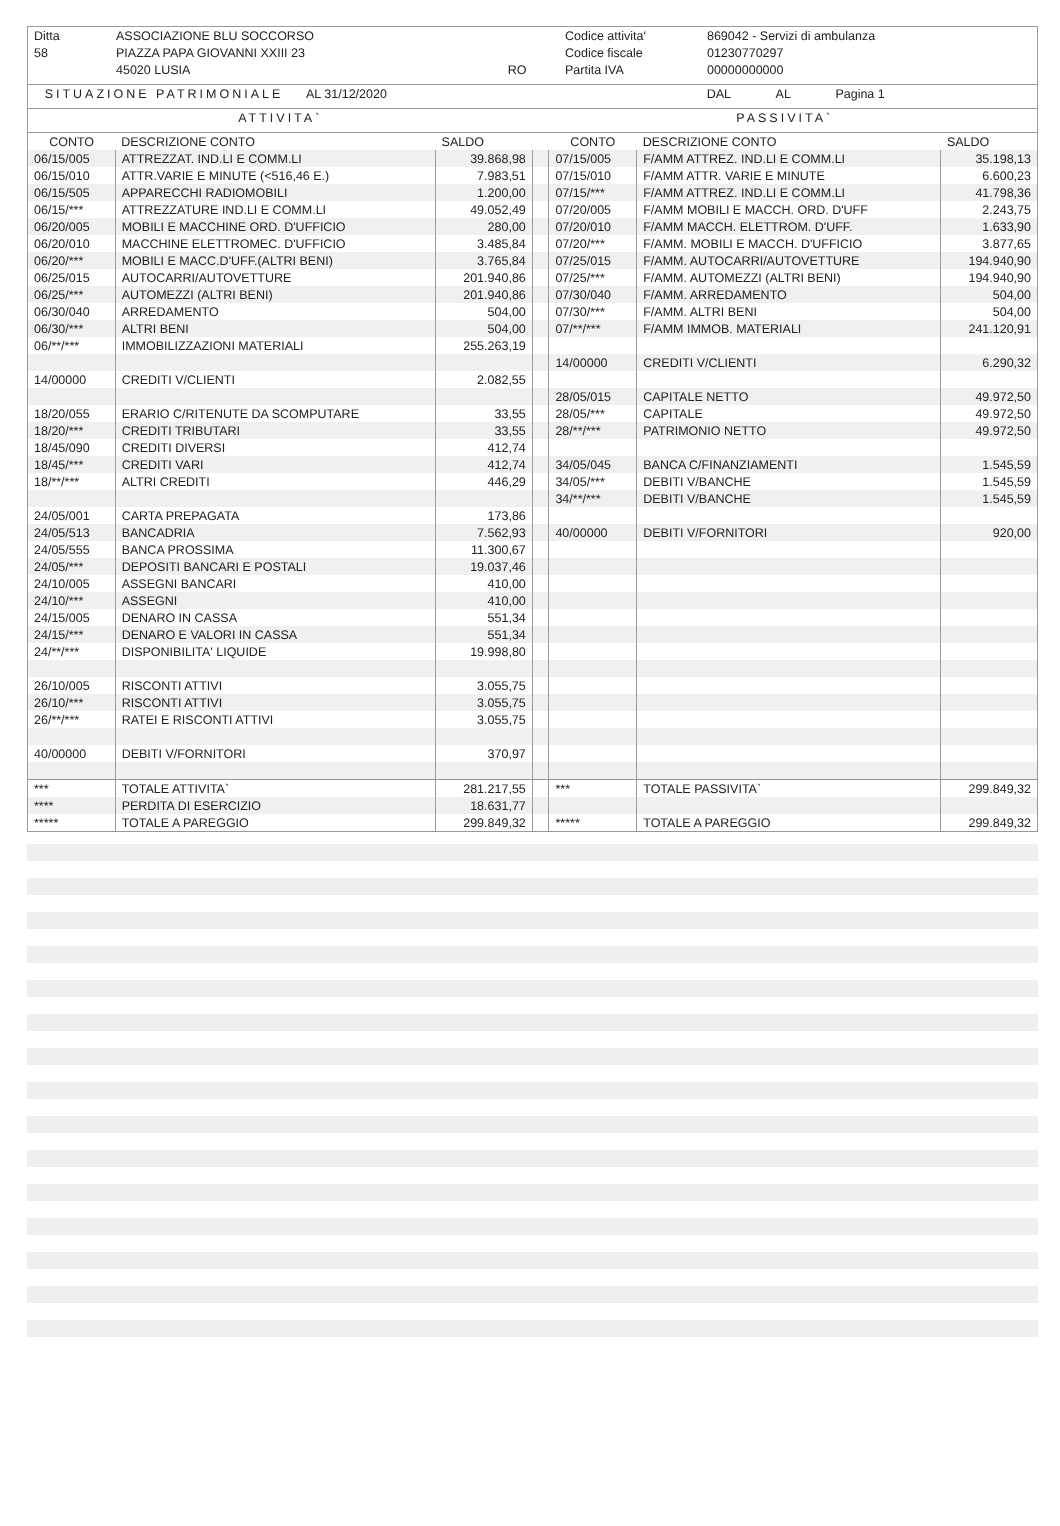| Ditta | ASSOCIAZIONE BLU SOCCORSO | | Codice attivita' | 869042 - Servizi di ambulanza |
| 58 | PIAZZA PAPA GIOVANNI XXIII 23 | | Codice fiscale | 01230770297 |
| | 45020 LUSIA | RO | Partita IVA | 00000000000 |
| SITUAZIONE PATRIMONIALE | AL 31/12/2020 | DAL | AL | Pagina 1 |
| ATTIVITA` | PASSIVITA` |
| CONTO | DESCRIZIONE CONTO | SALDO | | CONTO | DESCRIZIONE CONTO | SALDO |
| --- | --- | --- | --- | --- | --- | --- |
| 06/15/005 | ATTREZZAT. IND.LI E COMM.LI | 39.868,98 | | 07/15/005 | F/AMM ATTREZ. IND.LI E COMM.LI | 35.198,13 |
| 06/15/010 | ATTR.VARIE E MINUTE (<516,46 E.) | 7.983,51 | | 07/15/010 | F/AMM ATTR. VARIE E MINUTE | 6.600,23 |
| 06/15/505 | APPARECCHI RADIOMOBILI | 1.200,00 | | 07/15/*** | F/AMM ATTREZ. IND.LI E COMM.LI | 41.798,36 |
| 06/15/*** | ATTREZZATURE IND.LI E COMM.LI | 49.052,49 | | 07/20/005 | F/AMM MOBILI E MACCH. ORD. D'UFF | 2.243,75 |
| 06/20/005 | MOBILI E MACCHINE ORD. D'UFFICIO | 280,00 | | 07/20/010 | F/AMM MACCH. ELETTROM. D'UFF. | 1.633,90 |
| 06/20/010 | MACCHINE ELETTROMEC. D'UFFICIO | 3.485,84 | | 07/20/*** | F/AMM. MOBILI E MACCH. D'UFFICIO | 3.877,65 |
| 06/20/*** | MOBILI E MACC.D'UFF.(ALTRI BENI) | 3.765,84 | | 07/25/015 | F/AMM. AUTOCARRI/AUTOVETTURE | 194.940,90 |
| 06/25/015 | AUTOCARRI/AUTOVETTURE | 201.940,86 | | 07/25/*** | F/AMM. AUTOMEZZI (ALTRI BENI) | 194.940,90 |
| 06/25/*** | AUTOMEZZI (ALTRI BENI) | 201.940,86 | | 07/30/040 | F/AMM. ARREDAMENTO | 504,00 |
| 06/30/040 | ARREDAMENTO | 504,00 | | 07/30/*** | F/AMM. ALTRI BENI | 504,00 |
| 06/30/*** | ALTRI BENI | 504,00 | | 07/**/*** | F/AMM IMMOB. MATERIALI | 241.120,91 |
| 06/**/*** | IMMOBILIZZAZIONI MATERIALI | 255.263,19 | | | | |
| | | | | 14/00000 | CREDITI V/CLIENTI | 6.290,32 |
| 14/00000 | CREDITI V/CLIENTI | 2.082,55 | | | | |
| | | | | 28/05/015 | CAPITALE NETTO | 49.972,50 |
| 18/20/055 | ERARIO C/RITENUTE DA SCOMPUTARE | 33,55 | | 28/05/*** | CAPITALE | 49.972,50 |
| 18/20/*** | CREDITI TRIBUTARI | 33,55 | | 28/**/*** | PATRIMONIO NETTO | 49.972,50 |
| 18/45/090 | CREDITI DIVERSI | 412,74 | | | | |
| 18/45/*** | CREDITI VARI | 412,74 | | 34/05/045 | BANCA C/FINANZIAMENTI | 1.545,59 |
| 18/**/*** | ALTRI CREDITI | 446,29 | | 34/05/*** | DEBITI V/BANCHE | 1.545,59 |
| | | | | 34/**/*** | DEBITI V/BANCHE | 1.545,59 |
| 24/05/001 | CARTA PREPAGATA | 173,86 | | | | |
| 24/05/513 | BANCADRIA | 7.562,93 | | 40/00000 | DEBITI V/FORNITORI | 920,00 |
| 24/05/555 | BANCA PROSSIMA | 11.300,67 | | | | |
| 24/05/*** | DEPOSITI BANCARI E POSTALI | 19.037,46 | | | | |
| 24/10/005 | ASSEGNI BANCARI | 410,00 | | | | |
| 24/10/*** | ASSEGNI | 410,00 | | | | |
| 24/15/005 | DENARO IN CASSA | 551,34 | | | | |
| 24/15/*** | DENARO E VALORI IN CASSA | 551,34 | | | | |
| 24/**/*** | DISPONIBILITA' LIQUIDE | 19.998,80 | | | | |
| 26/10/005 | RISCONTI ATTIVI | 3.055,75 | | | | |
| 26/10/*** | RISCONTI ATTIVI | 3.055,75 | | | | |
| 26/**/*** | RATEI E RISCONTI ATTIVI | 3.055,75 | | | | |
| 40/00000 | DEBITI V/FORNITORI | 370,97 | | | | |
| *** | TOTALE ATTIVITA` | 281.217,55 | | *** | TOTALE PASSIVITA` | 299.849,32 |
| **** | PERDITA DI ESERCIZIO | 18.631,77 | | | | |
| ***** | TOTALE A PAREGGIO | 299.849,32 | | ***** | TOTALE A PAREGGIO | 299.849,32 |